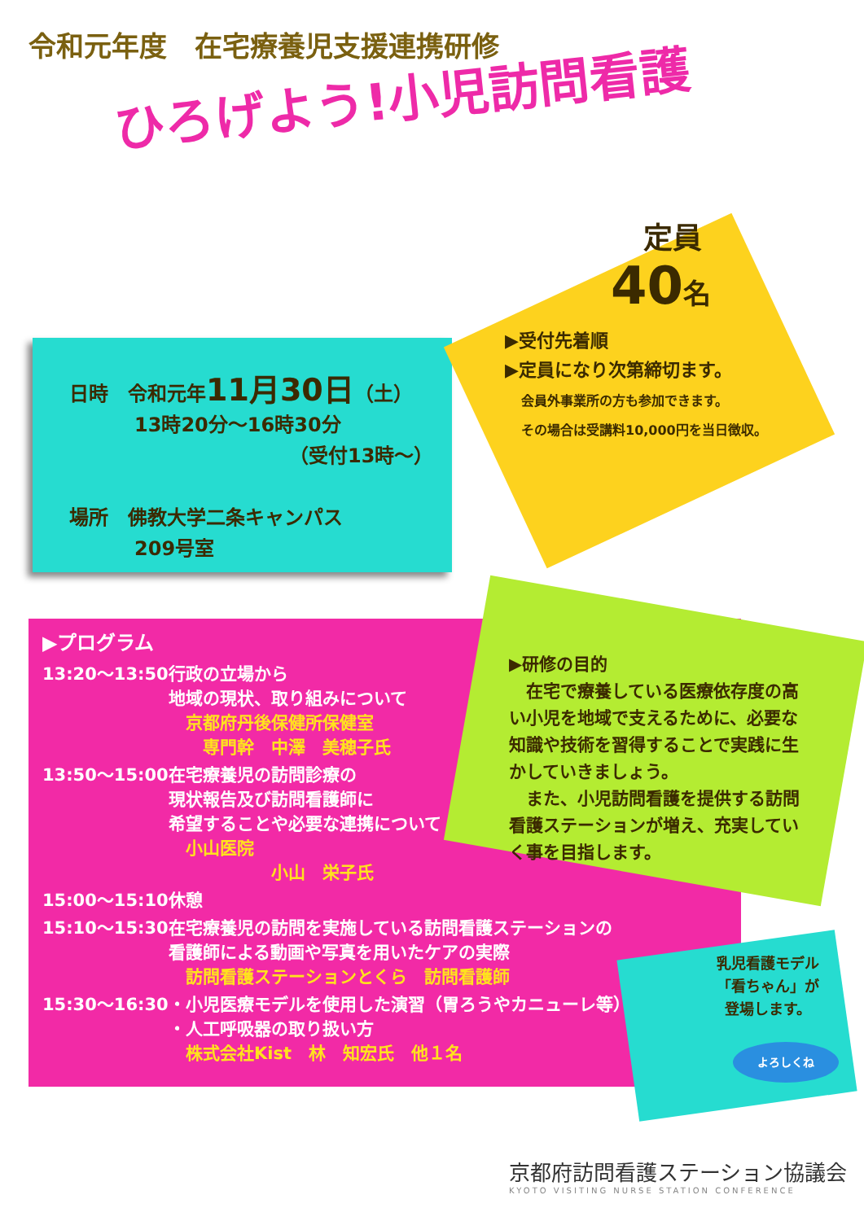令和元年度　在宅療養児支援連携研修
ひろげよう!小児訪問看護
日時　令和元年11月30日（土）
13時20分～16時30分
（受付13時～）
場所　佛教大学二条キャンパス
209号室
定員
40名
▶受付先着順
▶定員になり次第締切ます。
会員外事業所の方も参加できます。
その場合は受講料10,000円を当日徴収。
▶プログラム
| 13:20～13:50 | 行政の立場から 地域の現状、取り組みについて 京都府丹後保健所保健室 専門幹 中澤 美穂子氏 |
| 13:50～15:00 | 在宅療養児の訪問診療の 現状報告及び訪問看護師に 希望することや必要な連携について 小山医院 小山 栄子氏 |
| 15:00～15:10 | 休憩 |
| 15:10～15:30 | 在宅療養児の訪問を実施している訪問看護ステーションの 看護師による動画や写真を用いたケアの実際 訪問看護ステーションとくら 訪問看護師 |
| 15:30～16:30 | ・小児医療モデルを使用した演習（胃ろうやカニューレ等） ・人工呼吸器の取り扱い方 株式会社Kist 林 知宏氏 他１名 |
▶研修の目的
　在宅で療養している医療依存度の高い小児を地域で支えるために、必要な知識や技術を習得することで実践に生かしていきましょう。
　また、小児訪問看護を提供する訪問看護ステーションが増え、充実していく事を目指します。
乳児看護モデル
「看ちゃん」が
登場します。
よろしくね
京都府訪問看護ステーション協議会
KYOTO VISITING NURSE STATION CONFERENCE